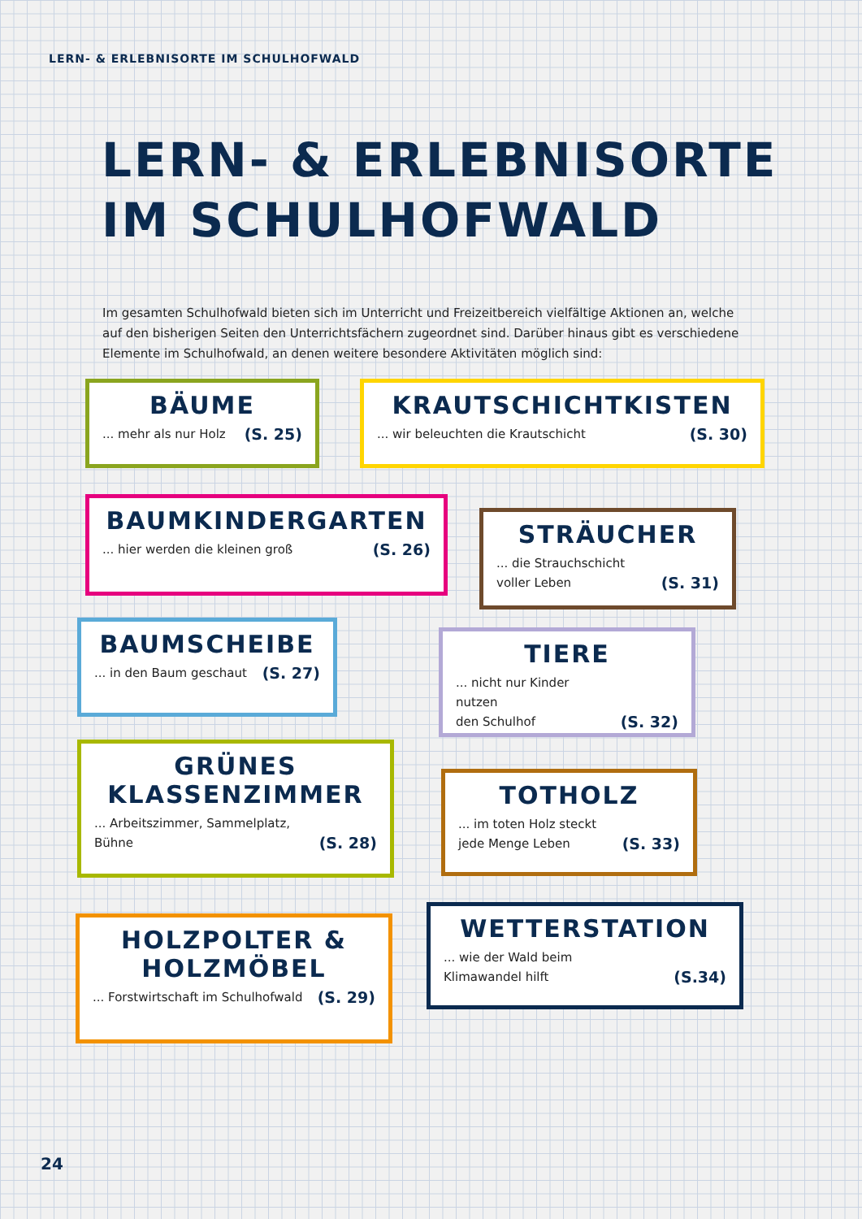LERN- & ERLEBNISORTE IM SCHULHOFWALD
LERN- & ERLEBNISORTE
IM SCHULHOFWALD
Im gesamten Schulhofwald bieten sich im Unterricht und Freizeitbereich vielfältige Aktionen an, welche auf den bisherigen Seiten den Unterrichtsfächern zugeordnet sind. Darüber hinaus gibt es verschiedene Elemente im Schulhofwald, an denen weitere besondere Aktivitäten möglich sind:
BÄUME
... mehr als nur Holz (S. 25)
KRAUTSCHICHTKISTEN
... wir beleuchten die Krautschicht (S. 30)
BAUMKINDERGARTEN
... hier werden die kleinen groß (S. 26)
STRÄUCHER
... die Strauchschicht
voller Leben (S. 31)
BAUMSCHEIBE
... in den Baum geschaut (S. 27)
TIERE
... nicht nur Kinder nutzen
den Schulhof (S. 32)
GRÜNES
KLASSENZIMMER
... Arbeitszimmer, Sammelplatz,
Bühne (S. 28)
TOTHOLZ
... im toten Holz steckt
jede Menge Leben (S. 33)
HOLZPOLTER &
HOLZMÖBEL
... Forstwirtschaft im Schulhofwald (S. 29)
WETTERSTATION
... wie der Wald beim
Klimawandel hilft (S.34)
24